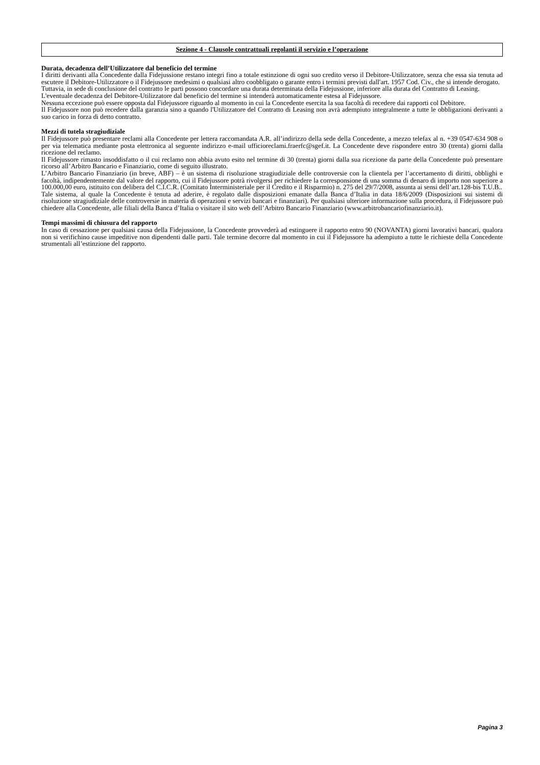Sezione 4 - Clausole contrattuali regolanti il servizio e l’operazione
Durata, decadenza dell’Utilizzatore dal beneficio del termine
I diritti derivanti alla Concedente dalla Fidejussione restano integri fino a totale estinzione di ogni suo credito verso il Debitore-Utilizzatore, senza che essa sia tenuta ad escutere il Debitore-Utilizzatore o il Fidejussore medesimi o qualsiasi altro coobbligato o garante entro i termini previsti dall'art. 1957 Cod. Civ., che si intende derogato.
Tuttavia, in sede di conclusione del contratto le parti possono concordare una durata determinata della Fidejussione, inferiore alla durata del Contratto di Leasing.
L'eventuale decadenza del Debitore-Utilizzatore dal beneficio del termine si intenderà automaticamente estesa al Fidejussore.
Nessuna eccezione può essere opposta dal Fidejussore riguardo al momento in cui la Concedente esercita la sua facoltà di recedere dai rapporti col Debitore.
Il Fidejussore non può recedere dalla garanzia sino a quando l'Utilizzatore del Contratto di Leasing non avrà adempiuto integralmente a tutte le obbligazioni derivanti a suo carico in forza di detto contratto.
Mezzi di tutela stragiudiziale
Il Fidejussore può presentare reclami alla Concedente per lettera raccomandata A.R. all’indirizzo della sede della Concedente, a mezzo telefax al n. +39 0547-634 908 o per via telematica mediante posta elettronica al seguente indirizzo e-mail ufficioreclami.fraerfc@sgef.it. La Concedente deve rispondere entro 30 (trenta) giorni dalla ricezione del reclamo.
Il Fidejussore rimasto insoddisfatto o il cui reclamo non abbia avuto esito nel termine di 30 (trenta) giorni dalla sua ricezione da parte della Concedente può presentare ricorso all’Arbitro Bancario e Finanziario, come di seguito illustrato.
L’Arbitro Bancario Finanziario (in breve, ABF) – è un sistema di risoluzione stragiudiziale delle controversie con la clientela per l’accertamento di diritti, obblighi e facoltà, indipendentemente dal valore del rapporto, cui il Fidejussore potrà rivolgersi per richiedere la corresponsione di una somma di denaro di importo non superiore a 100.000,00 euro, istituito con delibera del C.I.C.R. (Comitato Interministeriale per il Credito e il Risparmio) n. 275 del 29/7/2008, assunta ai sensi dell’art.128-bis T.U.B..
Tale sistema, al quale la Concedente è tenuta ad aderire, è regolato dalle disposizioni emanate dalla Banca d’Italia in data 18/6/2009 (Disposizioni sui sistemi di risoluzione stragiudiziale delle controversie in materia di operazioni e servizi bancari e finanziari). Per qualsiasi ulteriore informazione sulla procedura, il Fidejussore può chiedere alla Concedente, alle filiali della Banca d’Italia o visitare il sito web dell’Arbitro Bancario Finanziario (www.arbitrobancariofinanziario.it).
Tempi massimi di chiusura del rapporto
In caso di cessazione per qualsiasi causa della Fidejussione, la Concedente provvederà ad estinguere il rapporto entro 90 (NOVANTA) giorni lavorativi bancari, qualora non si verifichino cause impeditive non dipendenti dalle parti. Tale termine decorre dal momento in cui il Fidejussore ha adempiuto a tutte le richieste della Concedente strumentali all’estinzione del rapporto.
Pagina 3